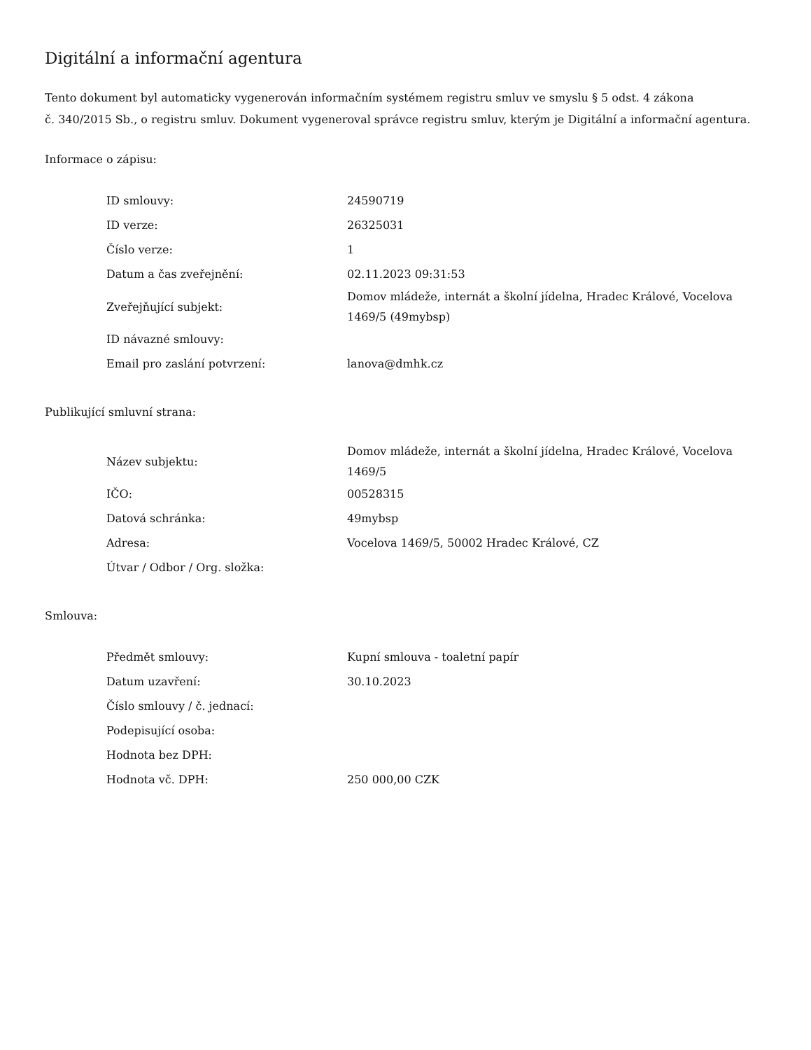Digitální a informační agentura
Tento dokument byl automaticky vygenerován informačním systémem registru smluv ve smyslu § 5 odst. 4 zákona
č. 340/2015 Sb., o registru smluv. Dokument vygeneroval správce registru smluv, kterým je Digitální a informační agentura.
Informace o zápisu:
| ID smlouvy: | 24590719 |
| ID verze: | 26325031 |
| Číslo verze: | 1 |
| Datum a čas zveřejnění: | 02.11.2023 09:31:53 |
| Zveřejňující subjekt: | Domov mládeže, internát a školní jídelna, Hradec Králové, Vocelova 1469/5 (49mybsp) |
| ID návazné smlouvy: | |
| Email pro zaslání potvrzení: | lanova@dmhk.cz |
Publikující smluvní strana:
| Název subjektu: | Domov mládeže, internát a školní jídelna, Hradec Králové, Vocelova 1469/5 |
| IČO: | 00528315 |
| Datová schránka: | 49mybsp |
| Adresa: | Vocelova 1469/5, 50002 Hradec Králové, CZ |
| Útvar / Odbor / Org. složka: | |
Smlouva:
| Předmět smlouvy: | Kupní smlouva - toaletní papír |
| Datum uzavření: | 30.10.2023 |
| Číslo smlouvy / č. jednací: | |
| Podepisující osoba: | |
| Hodnota bez DPH: | |
| Hodnota vč. DPH: | 250 000,00 CZK |